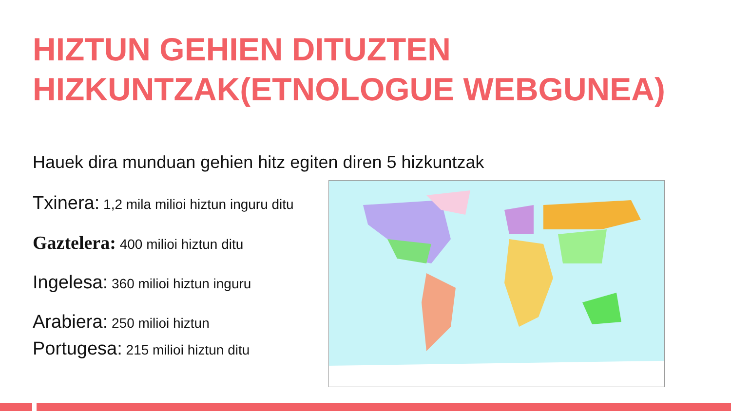HIZTUN GEHIEN DITUZTEN
HIZKUNTZAK(ETNOLOGUE WEBGUNEA)
Hauek dira munduan gehien hitz egiten diren 5 hizkuntzak
Txinera: 1,2 mila milioi hiztun inguru ditu
Gaztelera: 400 milioi hiztun ditu
Ingelesa: 360 milioi hiztun inguru
Arabiera: 250 milioi hiztun
Portugesa: 215 milioi hiztun ditu